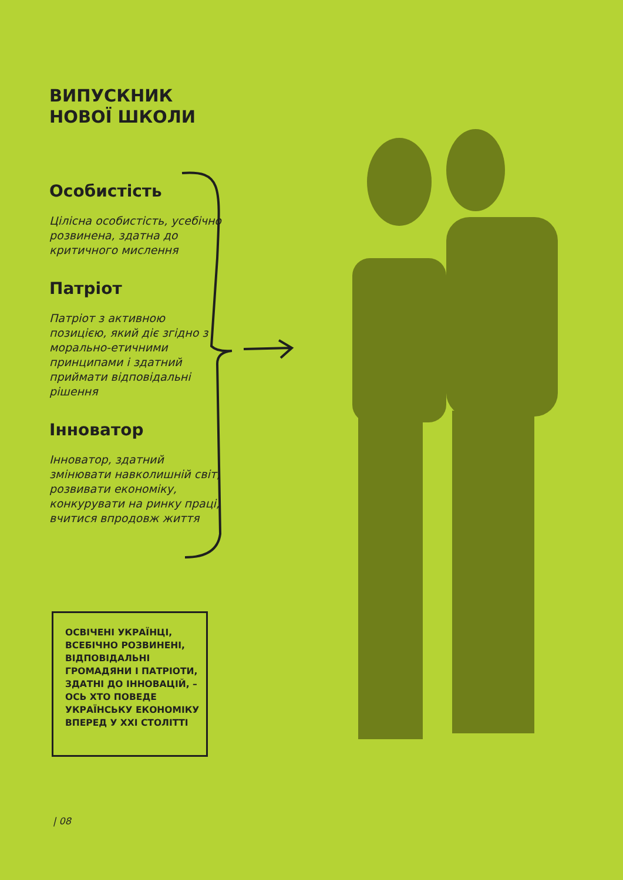ВИПУСКНИК
НОВОЇ ШКОЛИ
Особистість
Цілісна особистість, усебічно розвинена, здатна до критичного мислення
Патріот
Патріот з активною позицією, який діє згідно з морально-етичними принципами і здатний приймати відповідальні рішення
Інноватор
Інноватор, здатний змінювати навколишній світ, розвивати економіку, конкурувати на ринку праці, вчитися впродовж життя
ОСВІЧЕНІ УКРАЇНЦІ, ВСЕБІЧНО РОЗВИНЕНІ, ВІДПОВІДАЛЬНІ ГРОМАДЯНИ І ПАТРІОТИ, ЗДАТНІ ДО ІННОВАЦІЙ, – ОСЬ ХТО ПОВЕДЕ УКРАЇНСЬКУ ЕКОНОМІКУ ВПЕРЕД У XXI СТОЛІТТІ
| 08